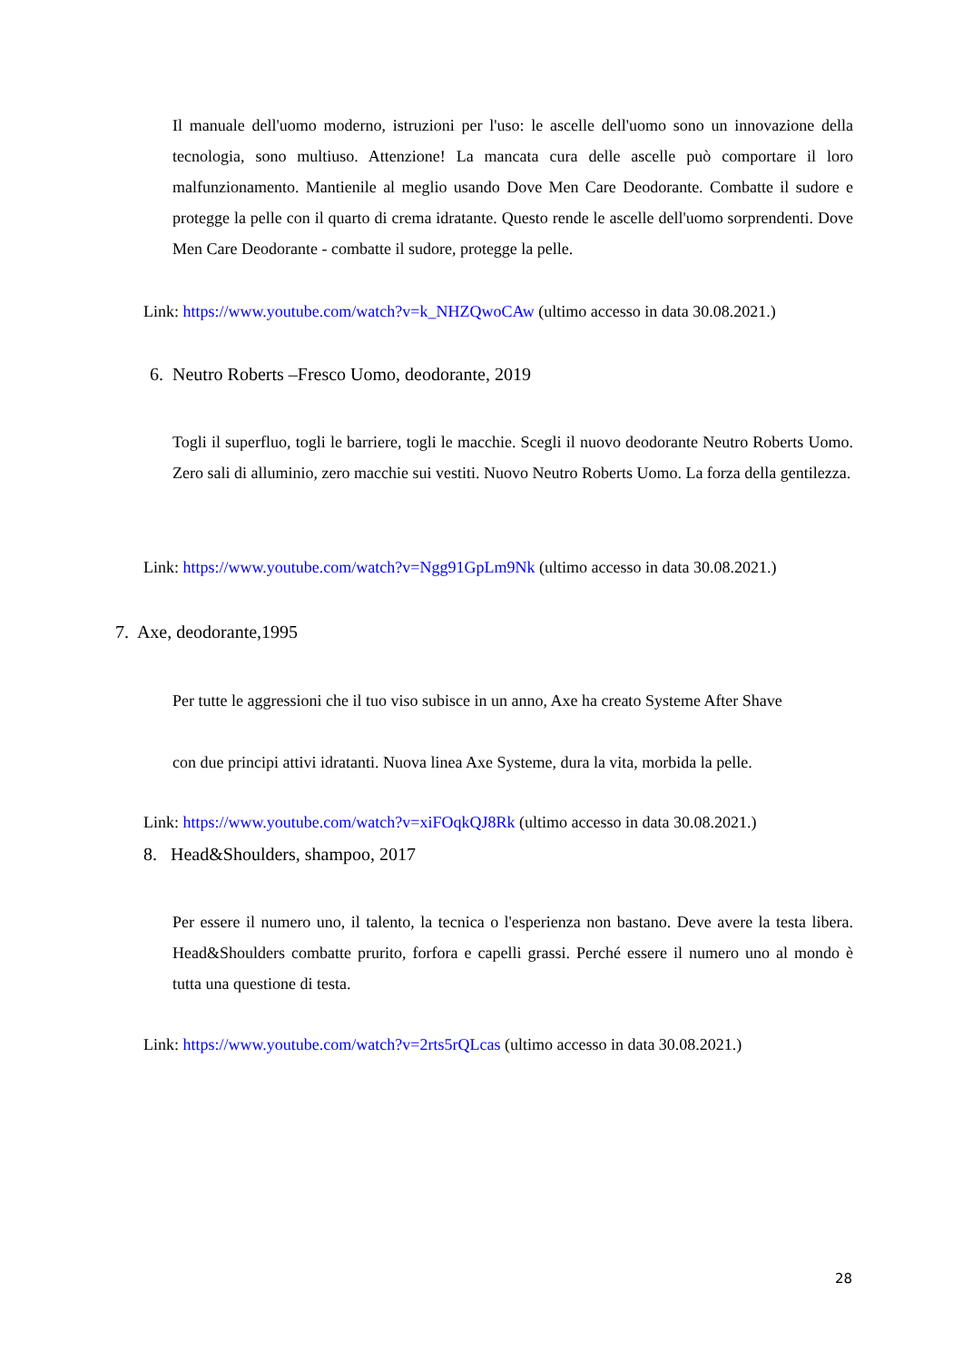Il manuale dell'uomo moderno, istruzioni per l'uso: le ascelle dell'uomo sono un innovazione della tecnologia, sono multiuso. Attenzione! La mancata cura delle ascelle può comportare il loro malfunzionamento. Mantienile al meglio usando Dove Men Care Deodorante. Combatte il sudore e protegge la pelle con il quarto di crema idratante. Questo rende le ascelle dell'uomo sorprendenti. Dove Men Care Deodorante - combatte il sudore, protegge la pelle.
Link: https://www.youtube.com/watch?v=k_NHZQwoCAw (ultimo accesso in data 30.08.2021.)
6. Neutro Roberts –Fresco Uomo, deodorante, 2019
Togli il superfluo, togli le barriere, togli le macchie. Scegli il nuovo deodorante Neutro Roberts Uomo. Zero sali di alluminio, zero macchie sui vestiti. Nuovo Neutro Roberts Uomo. La forza della gentilezza.
Link: https://www.youtube.com/watch?v=Ngg91GpLm9Nk (ultimo accesso in data 30.08.2021.)
7. Axe, deodorante,1995
Per tutte le aggressioni che il tuo viso subisce in un anno, Axe ha creato Systeme After Shave
con due principi attivi idratanti. Nuova linea Axe Systeme, dura la vita, morbida la pelle.
Link: https://www.youtube.com/watch?v=xiFOqkQJ8Rk (ultimo accesso in data 30.08.2021.)
8. Head&Shoulders, shampoo, 2017
Per essere il numero uno, il talento, la tecnica o l'esperienza non bastano. Deve avere la testa libera. Head&Shoulders combatte prurito, forfora e capelli grassi. Perché essere il numero uno al mondo è tutta una questione di testa.
Link: https://www.youtube.com/watch?v=2rts5rQLcas (ultimo accesso in data 30.08.2021.)
28